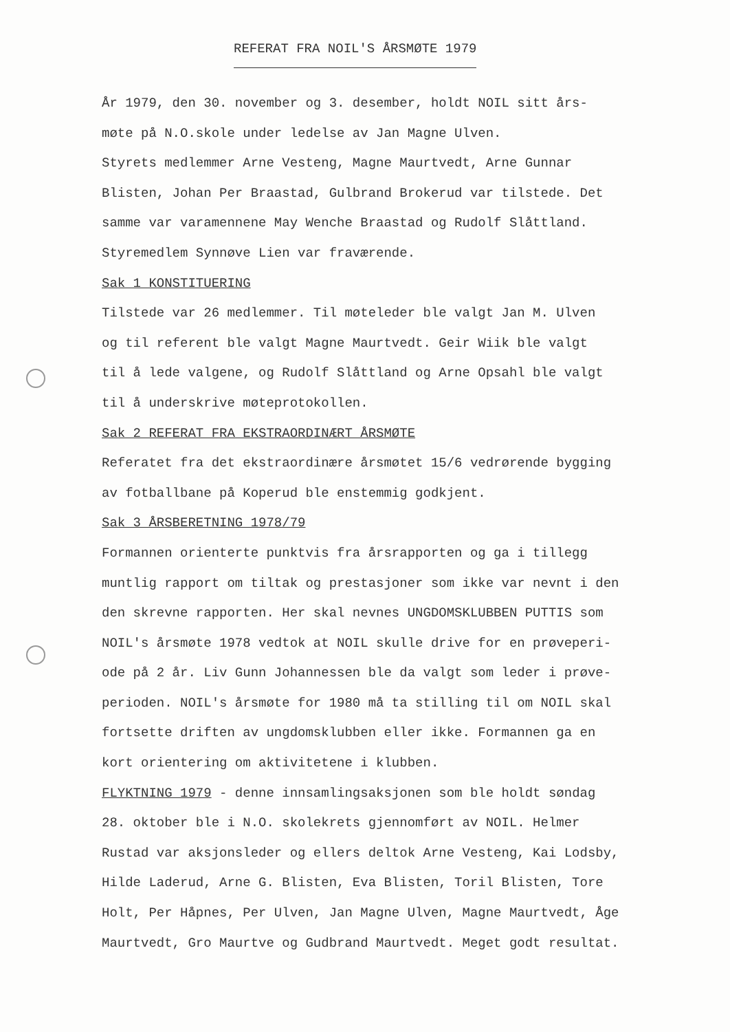REFERAT FRA NOIL'S ÅRSMØTE 1979
År 1979, den 30. november og 3. desember, holdt NOIL sitt års-
møte på N.O.skole under ledelse av Jan Magne Ulven.
Styrets medlemmer Arne Vesteng, Magne Maurtvedt, Arne Gunnar
Blisten, Johan Per Braastad, Gulbrand Brokerud var tilstede. Det
samme var varamennene May Wenche Braastad og Rudolf Slåttland.
Styremedlem Synnøve Lien var fraværende.
Sak 1 KONSTITUERING
Tilstede var 26 medlemmer. Til møteleder ble valgt Jan M. Ulven
og til referent ble valgt Magne Maurtvedt. Geir Wiik ble valgt
til å lede valgene, og Rudolf Slåttland og Arne Opsahl ble valgt
til å underskrive møteprotokollen.
Sak 2 REFERAT FRA EKSTRAORDINÆRT ÅRSMØTE
Referatet fra det ekstraordinære årsmøtet 15/6 vedrørende bygging
av fotballbane på Koperud ble enstemmig godkjent.
Sak 3 ÅRSBERETNING 1978/79
Formannen orienterte punktvis fra årsrapporten og ga i tillegg
muntlig rapport om tiltak og prestasjoner som ikke var nevnt i den
den skrevne rapporten. Her skal nevnes UNGDOMSKLUBBEN PUTTIS som
NOIL's årsmøte 1978 vedtok at NOIL skulle drive for en prøveperi-
ode på 2 år. Liv Gunn Johannessen ble da valgt som leder i prøve-
perioden. NOIL's årsmøte for 1980 må ta stilling til om NOIL skal
fortsette driften av ungdomsklubben eller ikke. Formannen ga en
kort orientering om aktivitetene i klubben.
FLYKTNING 1979 - denne innsamlingsaksjonen som ble holdt søndag
28. oktober ble i N.O. skolekrets gjennomført av NOIL. Helmer
Rustad var aksjonsleder og ellers deltok Arne Vesteng, Kai Lodsby,
Hilde Laderud, Arne G. Blisten, Eva Blisten, Toril Blisten, Tore
Holt, Per Håpnes, Per Ulven, Jan Magne Ulven, Magne Maurtvedt, Åge
Maurtvedt, Gro Maurtve og Gudbrand Maurtvedt. Meget godt resultat.